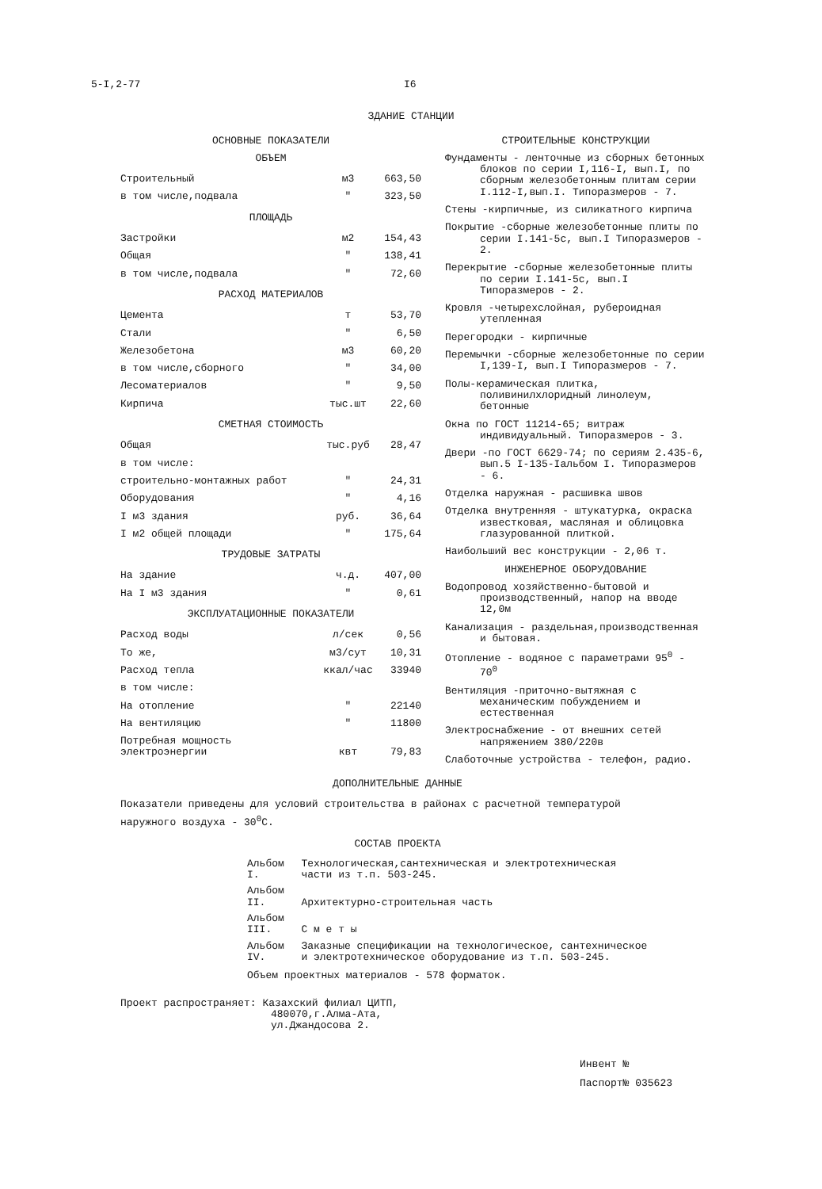5-I,2-77 I6
ЗДАНИЕ СТАНЦИИ
ОСНОВНЫЕ ПОКАЗАТЕЛИ
ОБЪЕМ
| Строительный | м3 | 663,50 |
| в том числе,подвала | " | 323,50 |
ПЛОЩАДЬ
| Застройки | м2 | 154,43 |
| Общая | " | 138,41 |
| в том числе,подвала | " | 72,60 |
РАСХОД МАТЕРИАЛОВ
| Цемента | т | 53,70 |
| Стали | " | 6,50 |
| Железобетона | м3 | 60,20 |
| в том числе,сборного | " | 34,00 |
| Лесоматериалов | " | 9,50 |
| Кирпича | тыс.шт | 22,60 |
СМЕТНАЯ СТОИМОСТЬ
| Общая | тыс.руб | 28,47 |
| в том числе: | | |
| строительно-монтажных работ | " | 24,31 |
| Оборудования | " | 4,16 |
| I м3 здания | руб. | 36,64 |
| I м2 общей площади | " | 175,64 |
ТРУДОВЫЕ ЗАТРАТЫ
| На здание | ч.д. | 407,00 |
| На I м3 здания | " | 0,61 |
ЭКСПЛУАТАЦИОННЫЕ ПОКАЗАТЕЛИ
| Расход воды | л/сек | 0,56 |
| То же, | м3/сут | 10,31 |
| Расход тепла | ккал/час | 33940 |
| в том числе: | | |
| На отопление | " | 22140 |
| На вентиляцию | " | 11800 |
| Потребная мощность электроэнергии | квт | 79,83 |
СТРОИТЕЛЬНЫЕ КОНСТРУКЦИИ
Фундаменты - ленточные из сборных бетонных блоков по серии I,116-I, вып.I, по сборным железобетонным плитам серии I.112-I,вып.I. Типоразмеров - 7.
Стены -кирпичные, из силикатного кирпича
Покрытие -сборные железобетонные плиты по серии I.141-5с, вып.I Типоразмеров - 2.
Перекрытие -сборные железобетонные плиты по серии I.141-5с, вып.I Типоразмеров - 2.
Кровля -четырехслойная, рубероидная утепленная
Перегородки - кирпичные
Перемычки -сборные железобетонные по серии I,139-I, вып.I Типоразмеров - 7.
Полы-керамическая плитка, поливинилхлоридный линолеум, бетонные
Окна по ГОСТ 11214-65; витраж индивидуальный. Типоразмеров - 3.
Двери -по ГОСТ 6629-74; по сериям 2.435-6, вып.5 I-135-Iальбом I. Типоразмеров - 6.
Отделка наружная - расшивка швов
Отделка внутренняя - штукатурка, окраска известковая, масляная и облицовка глазурованной плиткой.
Наибольший вес конструкции - 2,06 т.
ИНЖЕНЕРНОЕ ОБОРУДОВАНИЕ
Водопровод хозяйственно-бытовой и производственный, напор на вводе 12,0м
Канализация - раздельная,производственная и бытовая.
Отопление - водяное с параметрами 95<sup>0</sup> - 70<sup>0</sup>
Вентиляция -приточно-вытяжная с механическим побуждением и естественная
Электроснабжение - от внешних сетей напряжением 380/220в
Слаботочные устройства - телефон, радио.
ДОПОЛНИТЕЛЬНЫЕ ДАННЫЕ
Показатели приведены для условий строительства в районах с расчетной температурой наружного воздуха - 30<sup>0</sup>С.
СОСТАВ ПРОЕКТА
| Альбом I. | Технологическая,сантехническая и электротехническая части из т.п. 503-245. |
| Альбом II. | Архитектурно-строительная часть |
| Альбом III. | С м е т ы |
| Альбом IV. | Заказные спецификации на технологическое, сантехническое и электротехническое оборудование из т.п. 503-245. |
Объем проектных материалов - 578 форматок.
Проект распространяет: Казахский филиал ЦИТП,
480070,г.Алма-Ата,
ул.Джандосова 2.
Инвент №
Паспорт№ 035623